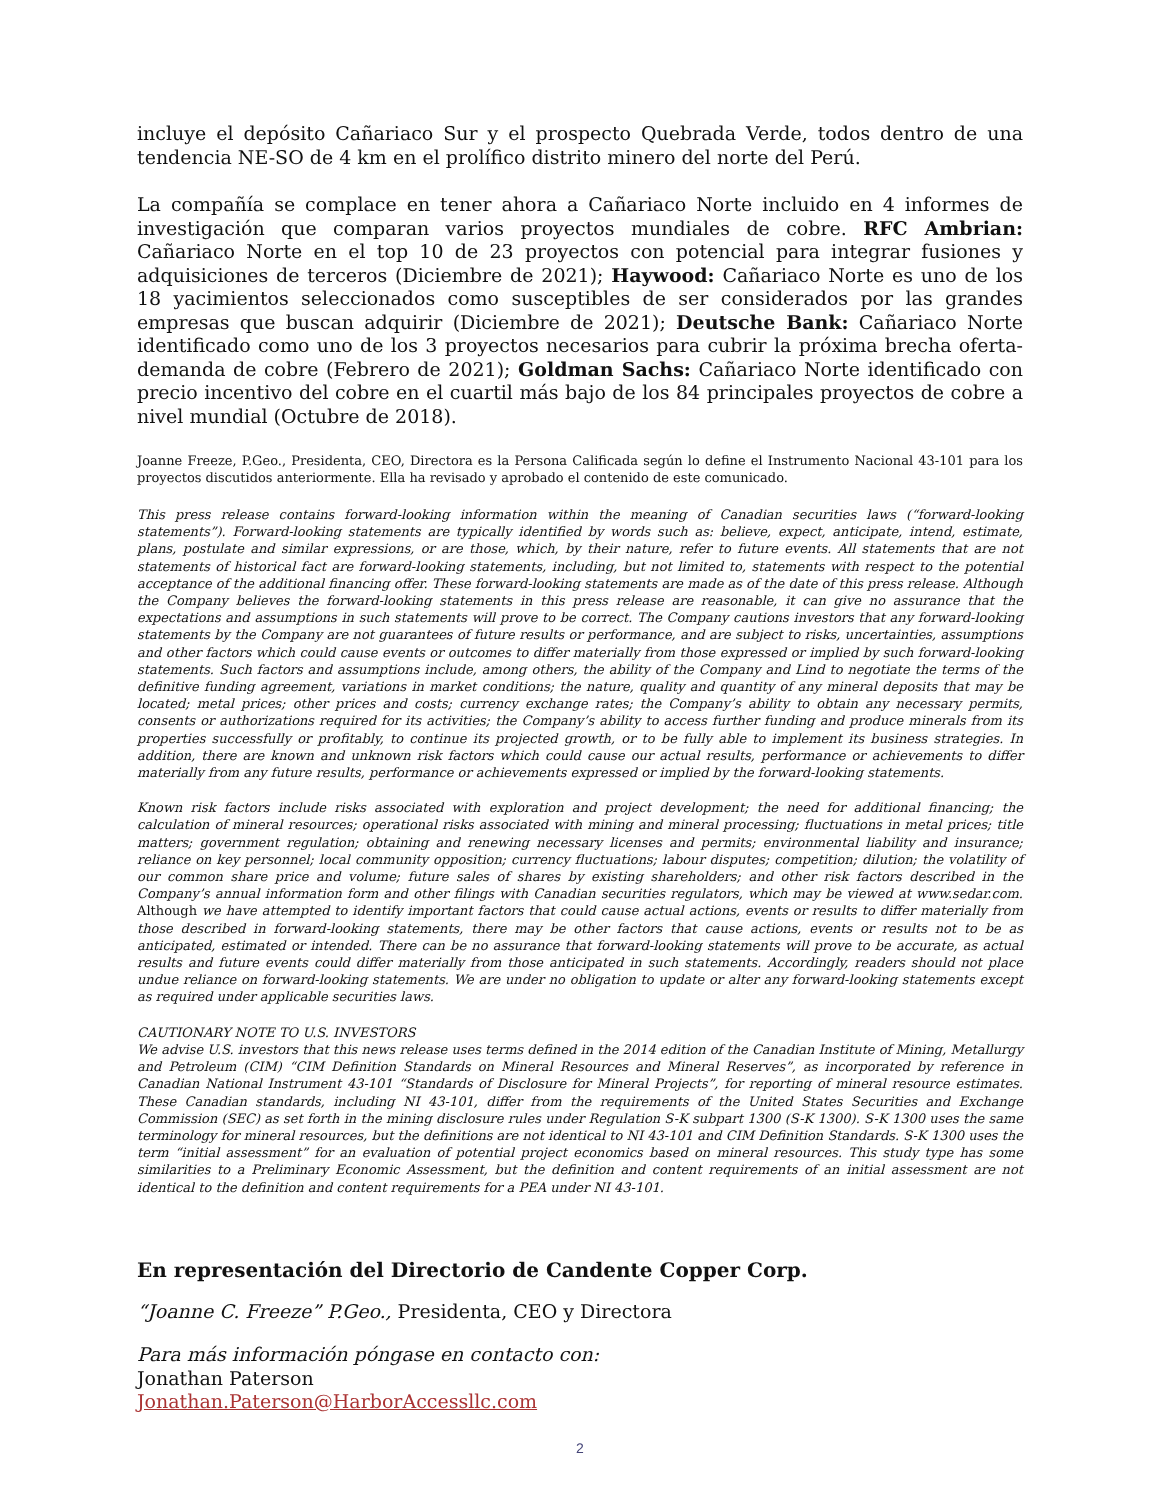incluye el depósito Cañariaco Sur y el prospecto Quebrada Verde, todos dentro de una tendencia NE-SO de 4 km en el prolífico distrito minero del norte del Perú.
La compañía se complace en tener ahora a Cañariaco Norte incluido en 4 informes de investigación que comparan varios proyectos mundiales de cobre. RFC Ambrian: Cañariaco Norte en el top 10 de 23 proyectos con potencial para integrar fusiones y adquisiciones de terceros (Diciembre de 2021); Haywood: Cañariaco Norte es uno de los 18 yacimientos seleccionados como susceptibles de ser considerados por las grandes empresas que buscan adquirir (Diciembre de 2021); Deutsche Bank: Cañariaco Norte identificado como uno de los 3 proyectos necesarios para cubrir la próxima brecha oferta-demanda de cobre (Febrero de 2021); Goldman Sachs: Cañariaco Norte identificado con precio incentivo del cobre en el cuartil más bajo de los 84 principales proyectos de cobre a nivel mundial (Octubre de 2018).
Joanne Freeze, P.Geo., Presidenta, CEO, Directora es la Persona Calificada según lo define el Instrumento Nacional 43-101 para los proyectos discutidos anteriormente. Ella ha revisado y aprobado el contenido de este comunicado.
This press release contains forward-looking information within the meaning of Canadian securities laws (“forward-looking statements”). Forward-looking statements are typically identified by words such as: believe, expect, anticipate, intend, estimate, plans, postulate and similar expressions, or are those, which, by their nature, refer to future events. All statements that are not statements of historical fact are forward-looking statements, including, but not limited to, statements with respect to the potential acceptance of the additional financing offer. These forward-looking statements are made as of the date of this press release. Although the Company believes the forward-looking statements in this press release are reasonable, it can give no assurance that the expectations and assumptions in such statements will prove to be correct. The Company cautions investors that any forward-looking statements by the Company are not guarantees of future results or performance, and are subject to risks, uncertainties, assumptions and other factors which could cause events or outcomes to differ materially from those expressed or implied by such forward-looking statements. Such factors and assumptions include, among others, the ability of the Company and Lind to negotiate the terms of the definitive funding agreement, variations in market conditions; the nature, quality and quantity of any mineral deposits that may be located; metal prices; other prices and costs; currency exchange rates; the Company’s ability to obtain any necessary permits, consents or authorizations required for its activities; the Company’s ability to access further funding and produce minerals from its properties successfully or profitably, to continue its projected growth, or to be fully able to implement its business strategies. In addition, there are known and unknown risk factors which could cause our actual results, performance or achievements to differ materially from any future results, performance or achievements expressed or implied by the forward-looking statements.
Known risk factors include risks associated with exploration and project development; the need for additional financing; the calculation of mineral resources; operational risks associated with mining and mineral processing; fluctuations in metal prices; title matters; government regulation; obtaining and renewing necessary licenses and permits; environmental liability and insurance; reliance on key personnel; local community opposition; currency fluctuations; labour disputes; competition; dilution; the volatility of our common share price and volume; future sales of shares by existing shareholders; and other risk factors described in the Company’s annual information form and other filings with Canadian securities regulators, which may be viewed at www.sedar.com. Although we have attempted to identify important factors that could cause actual actions, events or results to differ materially from those described in forward-looking statements, there may be other factors that cause actions, events or results not to be as anticipated, estimated or intended. There can be no assurance that forward-looking statements will prove to be accurate, as actual results and future events could differ materially from those anticipated in such statements. Accordingly, readers should not place undue reliance on forward-looking statements. We are under no obligation to update or alter any forward-looking statements except as required under applicable securities laws.
CAUTIONARY NOTE TO U.S. INVESTORS
We advise U.S. investors that this news release uses terms defined in the 2014 edition of the Canadian Institute of Mining, Metallurgy and Petroleum (CIM) “CIM Definition Standards on Mineral Resources and Mineral Reserves”, as incorporated by reference in Canadian National Instrument 43-101 “Standards of Disclosure for Mineral Projects”, for reporting of mineral resource estimates. These Canadian standards, including NI 43-101, differ from the requirements of the United States Securities and Exchange Commission (SEC) as set forth in the mining disclosure rules under Regulation S-K subpart 1300 (S-K 1300). S-K 1300 uses the same terminology for mineral resources, but the definitions are not identical to NI 43-101 and CIM Definition Standards. S-K 1300 uses the term “initial assessment” for an evaluation of potential project economics based on mineral resources. This study type has some similarities to a Preliminary Economic Assessment, but the definition and content requirements of an initial assessment are not identical to the definition and content requirements for a PEA under NI 43-101.
En representación del Directorio de Candente Copper Corp.
“Joanne C. Freeze” P.Geo., Presidenta, CEO y Directora
Para más información póngase en contacto con:
Jonathan Paterson
Jonathan.Paterson@HarborAccessllc.com
2